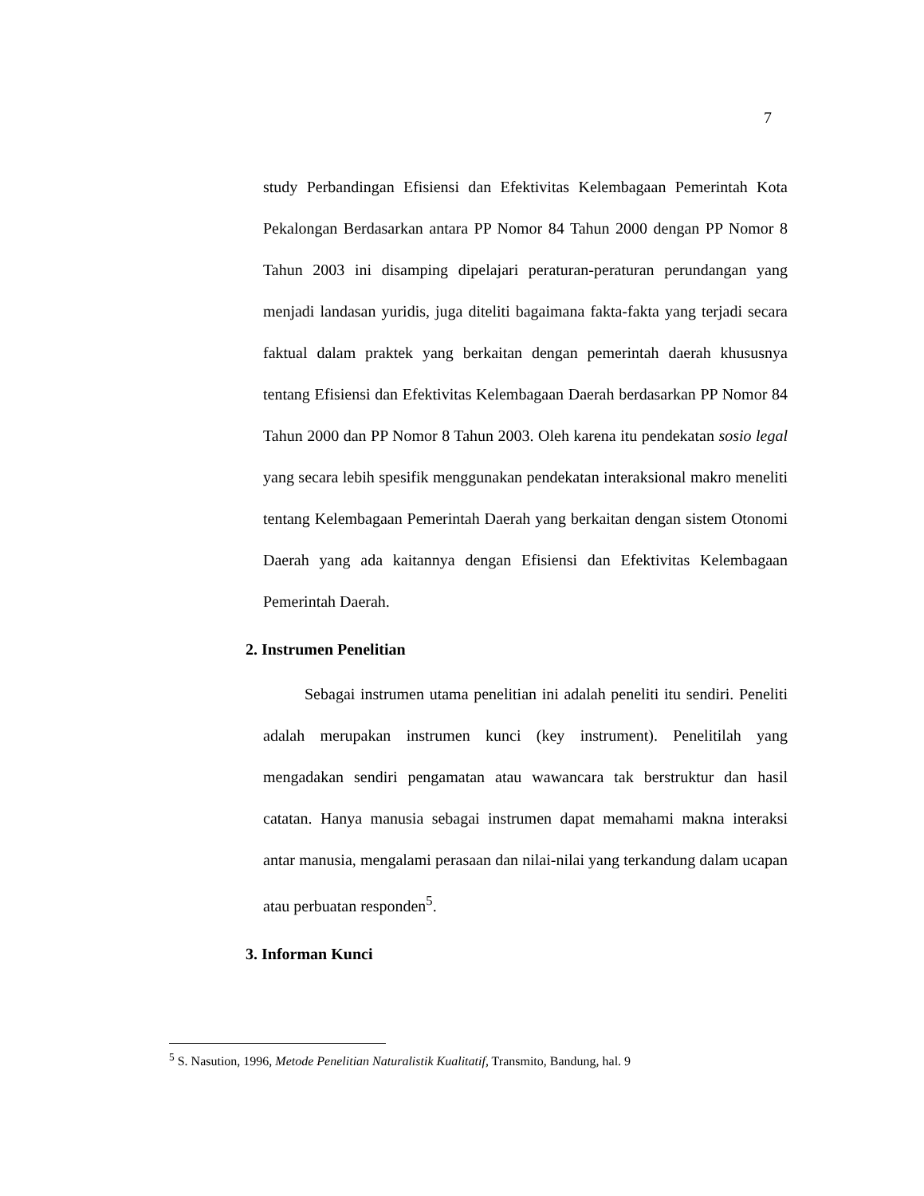7
study Perbandingan Efisiensi dan Efektivitas Kelembagaan Pemerintah Kota Pekalongan Berdasarkan antara PP Nomor 84 Tahun 2000 dengan PP Nomor 8 Tahun 2003 ini disamping dipelajari peraturan-peraturan perundangan yang menjadi landasan yuridis, juga diteliti bagaimana fakta-fakta yang terjadi secara faktual dalam praktek yang berkaitan dengan pemerintah daerah khususnya tentang Efisiensi dan Efektivitas Kelembagaan Daerah berdasarkan PP Nomor 84 Tahun 2000 dan PP Nomor 8 Tahun 2003. Oleh karena itu pendekatan sosio legal yang secara lebih spesifik menggunakan pendekatan interaksional makro meneliti tentang Kelembagaan Pemerintah Daerah yang berkaitan dengan sistem Otonomi Daerah yang ada kaitannya dengan Efisiensi dan Efektivitas Kelembagaan Pemerintah Daerah.
2. Instrumen Penelitian
Sebagai instrumen utama penelitian ini adalah peneliti itu sendiri. Peneliti adalah merupakan instrumen kunci (key instrument). Penelitilah yang mengadakan sendiri pengamatan atau wawancara tak berstruktur dan hasil catatan. Hanya manusia sebagai instrumen dapat memahami makna interaksi antar manusia, mengalami perasaan dan nilai-nilai yang terkandung dalam ucapan atau perbuatan responden<sup>5</sup>.
3. Informan Kunci
<sup>5</sup> S. Nasution, 1996, Metode Penelitian Naturalistik Kualitatif, Transmito, Bandung, hal. 9